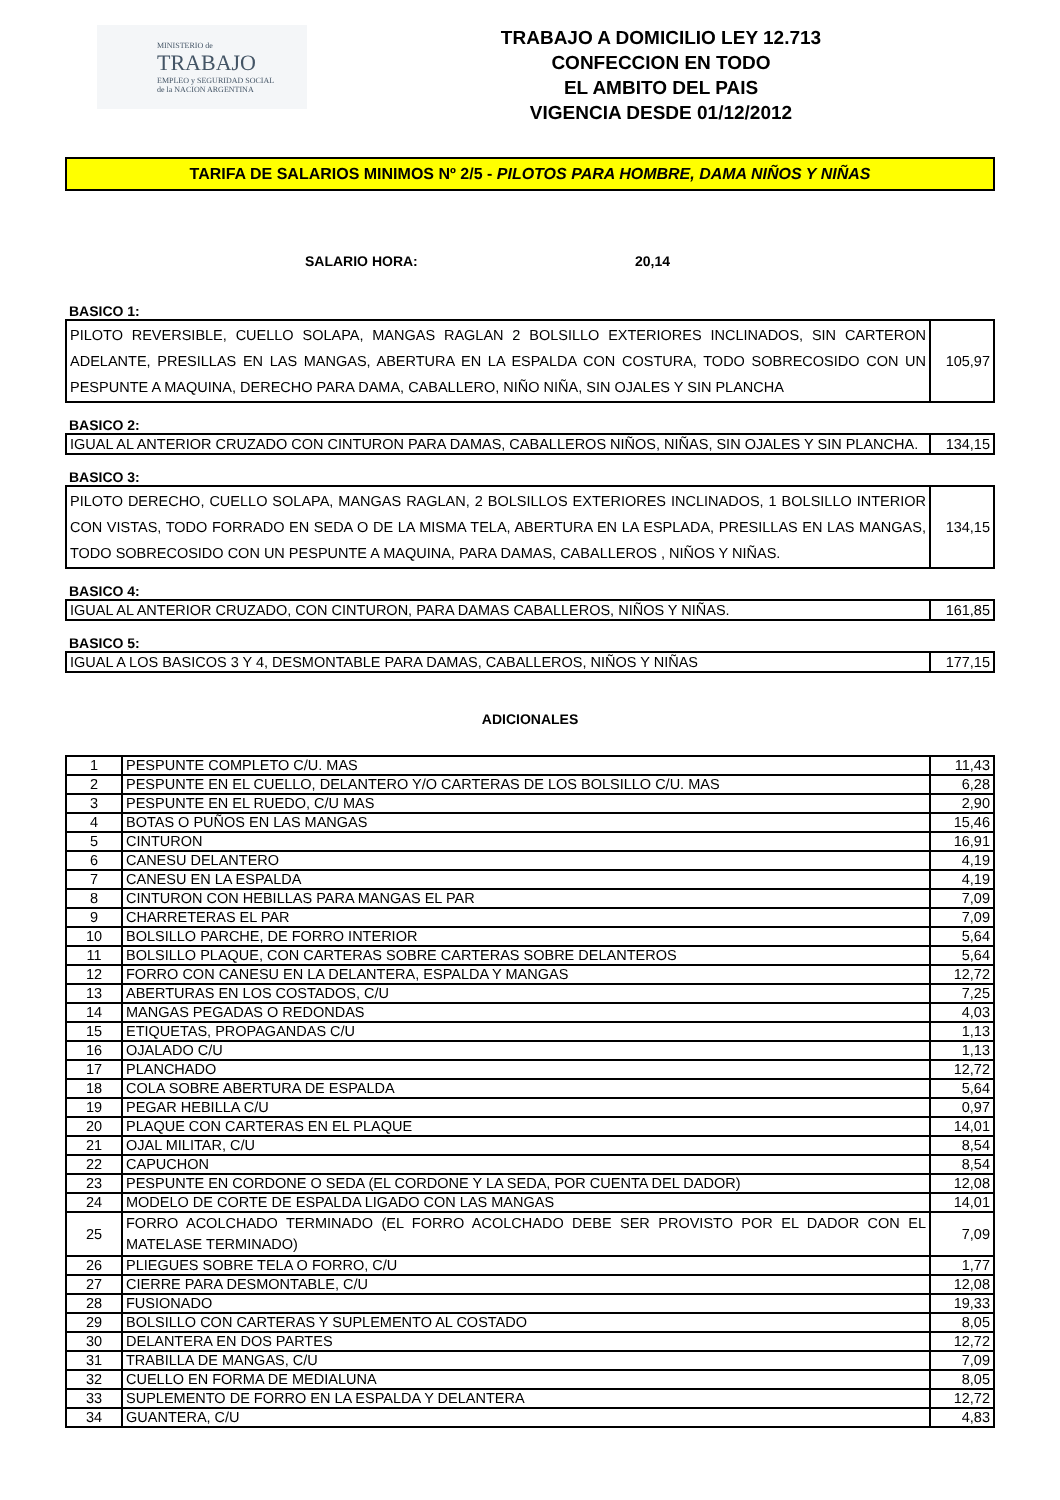MINISTERIO de
TRABAJO
EMPLEO y SEGURIDAD SOCIAL
de la NACION ARGENTINA
TRABAJO A DOMICILIO LEY 12.713
CONFECCION EN TODO
EL AMBITO DEL PAIS
VIGENCIA DESDE 01/12/2012
TARIFA DE SALARIOS MINIMOS Nº 2/5 - PILOTOS PARA HOMBRE, DAMA NIÑOS Y NIÑAS
SALARIO HORA: 20,14
BASICO 1:
| PILOTO REVERSIBLE, CUELLO SOLAPA, MANGAS RAGLAN 2 BOLSILLO EXTERIORES INCLINADOS, SIN CARTERON ADELANTE, PRESILLAS EN LAS MANGAS, ABERTURA EN LA ESPALDA CON COSTURA, TODO SOBRECOSIDO CON UN PESPUNTE A MAQUINA, DERECHO PARA DAMA, CABALLERO, NIÑO NIÑA, SIN OJALES Y SIN PLANCHA | 105,97 |
BASICO 2:
| IGUAL AL ANTERIOR CRUZADO CON CINTURON PARA DAMAS, CABALLEROS NIÑOS, NIÑAS, SIN OJALES Y SIN PLANCHA. | 134,15 |
BASICO 3:
| PILOTO DERECHO, CUELLO SOLAPA, MANGAS RAGLAN, 2 BOLSILLOS EXTERIORES INCLINADOS, 1 BOLSILLO INTERIOR CON VISTAS, TODO FORRADO EN SEDA O DE LA MISMA TELA, ABERTURA EN LA ESPLADA, PRESILLAS EN LAS MANGAS, TODO SOBRECOSIDO CON UN PESPUNTE A MAQUINA, PARA DAMAS, CABALLEROS , NIÑOS Y NIÑAS. | 134,15 |
BASICO 4:
| IGUAL AL ANTERIOR CRUZADO, CON CINTURON, PARA DAMAS CABALLEROS, NIÑOS Y NIÑAS. | 161,85 |
BASICO 5:
| IGUAL A LOS BASICOS 3 Y 4, DESMONTABLE PARA DAMAS, CABALLEROS, NIÑOS Y NIÑAS | 177,15 |
ADICIONALES
| 1 | PESPUNTE COMPLETO C/U. MAS | 11,43 |
| 2 | PESPUNTE EN EL CUELLO, DELANTERO Y/O CARTERAS DE LOS BOLSILLO C/U. MAS | 6,28 |
| 3 | PESPUNTE EN EL RUEDO, C/U MAS | 2,90 |
| 4 | BOTAS O PUÑOS EN LAS MANGAS | 15,46 |
| 5 | CINTURON | 16,91 |
| 6 | CANESU DELANTERO | 4,19 |
| 7 | CANESU EN LA ESPALDA | 4,19 |
| 8 | CINTURON CON HEBILLAS PARA MANGAS EL PAR | 7,09 |
| 9 | CHARRETERAS EL PAR | 7,09 |
| 10 | BOLSILLO PARCHE, DE FORRO INTERIOR | 5,64 |
| 11 | BOLSILLO PLAQUE, CON CARTERAS SOBRE CARTERAS SOBRE DELANTEROS | 5,64 |
| 12 | FORRO CON CANESU EN LA DELANTERA, ESPALDA Y MANGAS | 12,72 |
| 13 | ABERTURAS EN LOS COSTADOS, C/U | 7,25 |
| 14 | MANGAS PEGADAS O REDONDAS | 4,03 |
| 15 | ETIQUETAS, PROPAGANDAS C/U | 1,13 |
| 16 | OJALADO C/U | 1,13 |
| 17 | PLANCHADO | 12,72 |
| 18 | COLA SOBRE ABERTURA DE ESPALDA | 5,64 |
| 19 | PEGAR HEBILLA C/U | 0,97 |
| 20 | PLAQUE CON CARTERAS EN EL PLAQUE | 14,01 |
| 21 | OJAL MILITAR, C/U | 8,54 |
| 22 | CAPUCHON | 8,54 |
| 23 | PESPUNTE EN CORDONE O SEDA (EL CORDONE Y LA SEDA, POR CUENTA DEL DADOR) | 12,08 |
| 24 | MODELO DE CORTE DE ESPALDA LIGADO CON LAS MANGAS | 14,01 |
| 25 | FORRO ACOLCHADO TERMINADO (EL FORRO ACOLCHADO DEBE SER PROVISTO POR EL DADOR CON EL MATELASE TERMINADO) | 7,09 |
| 26 | PLIEGUES SOBRE TELA O FORRO, C/U | 1,77 |
| 27 | CIERRE PARA DESMONTABLE, C/U | 12,08 |
| 28 | FUSIONADO | 19,33 |
| 29 | BOLSILLO CON CARTERAS Y SUPLEMENTO AL COSTADO | 8,05 |
| 30 | DELANTERA EN DOS PARTES | 12,72 |
| 31 | TRABILLA DE MANGAS, C/U | 7,09 |
| 32 | CUELLO EN FORMA DE MEDIALUNA | 8,05 |
| 33 | SUPLEMENTO DE FORRO EN LA ESPALDA Y DELANTERA | 12,72 |
| 34 | GUANTERA, C/U | 4,83 |